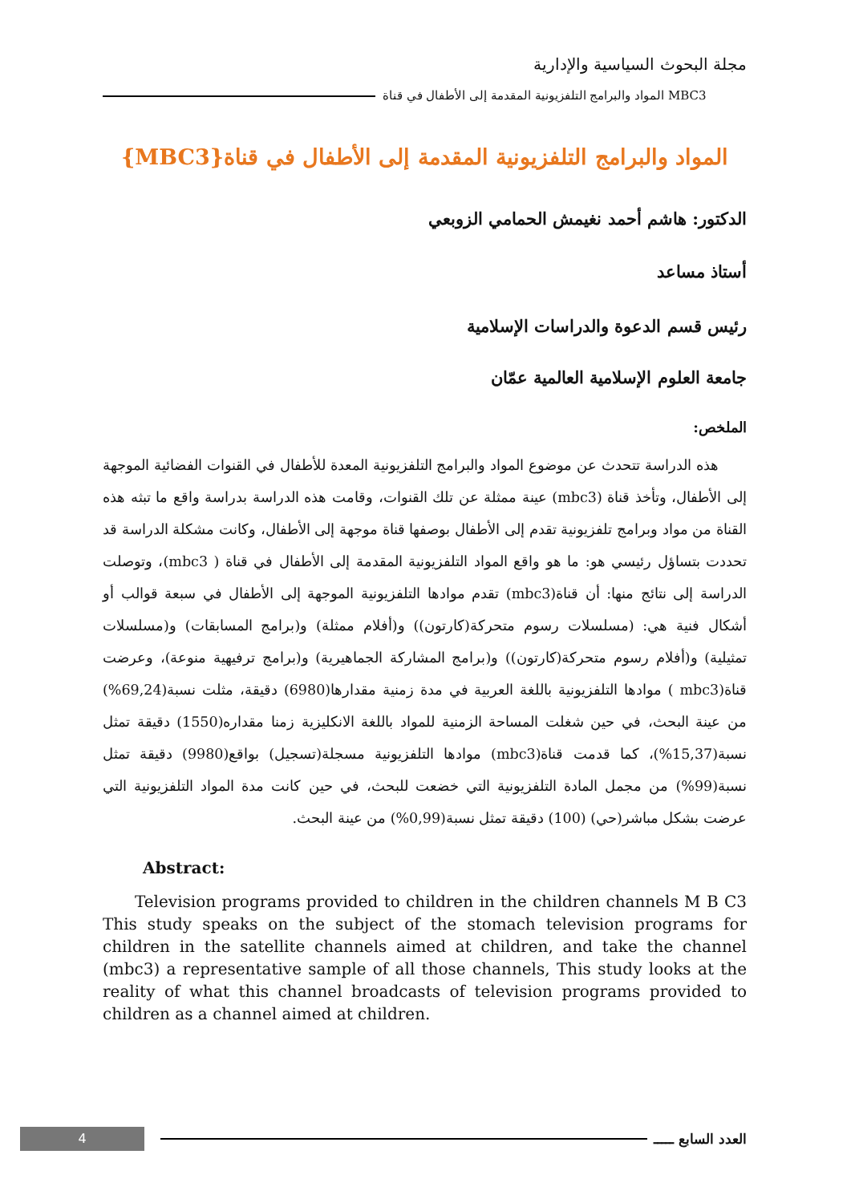مجلة البحوث السياسية والإدارية
MBC3 المواد والبرامج التلفزيونية المقدمة إلى الأطفال في قناة
المواد والبرامج التلفزيونية المقدمة إلى الأطفال في قناة{MBC3}
الدكتور: هاشم أحمد نغيمش الحمامي الزوبعي
أستاذ مساعد
رئيس قسم الدعوة والدراسات الإسلامية
جامعة العلوم الإسلامية العالمية عمّان
الملخص:
  هذه الدراسة تتحدث عن موضوع المواد والبرامج التلفزيونية المعدة للأطفال في القنوات الفضائية الموجهة إلى الأطفال، وتأخذ قناة (mbc3) عينة ممثلة عن تلك القنوات، وقامت هذه الدراسة بدراسة واقع ما تبثه هذه القناة من مواد وبرامج تلفزيونية تقدم إلى الأطفال بوصفها قناة موجهة إلى الأطفال، وكانت مشكلة الدراسة قد تحددت بتساؤل رئيسي هو: ما هو واقع المواد التلفزيونية المقدمة إلى الأطفال في قناة ( mbc3)، وتوصلت الدراسة إلى نتائج منها: أن قناة(mbc3) تقدم موادها التلفزيونية الموجهة إلى الأطفال في سبعة قوالب أو أشكال فنية هي: (مسلسلات رسوم متحركة(كارتون)) و(أفلام ممثلة) و(برامج المسابقات) و(مسلسلات تمثيلية) و(أفلام رسوم متحركة(كارتون)) و(برامج المشاركة الجماهيرية) و(برامج ترفيهية منوعة)، وعرضت قناة(mbc3 ) موادها التلفزيونية باللغة العربية في مدة زمنية مقدارها(6980) دقيقة، مثلت نسبة(69,24%) من عينة البحث، في حين شغلت المساحة الزمنية للمواد باللغة الانكليزية زمنا مقداره(1550) دقيقة تمثل نسبة(15,37%)، كما قدمت قناة(mbc3) موادها التلفزيونية مسجلة(تسجيل) بواقع(9980) دقيقة تمثل نسبة(99%) من مجمل المادة التلفزيونية التي خضعت للبحث، في حين كانت مدة المواد التلفزيونية التي عرضت بشكل مباشر(حي) (100) دقيقة تمثل نسبة(0,99%) من عينة البحث.
Abstract:
  Television programs provided to children in the children channels M B C3 This study speaks on the subject of the stomach television programs for children in the satellite channels aimed at children, and take the channel (mbc3) a representative sample of all those channels, This study looks at the reality of what this channel broadcasts of television programs provided to children as a channel aimed at children.
4
العدد السابع ـــــ